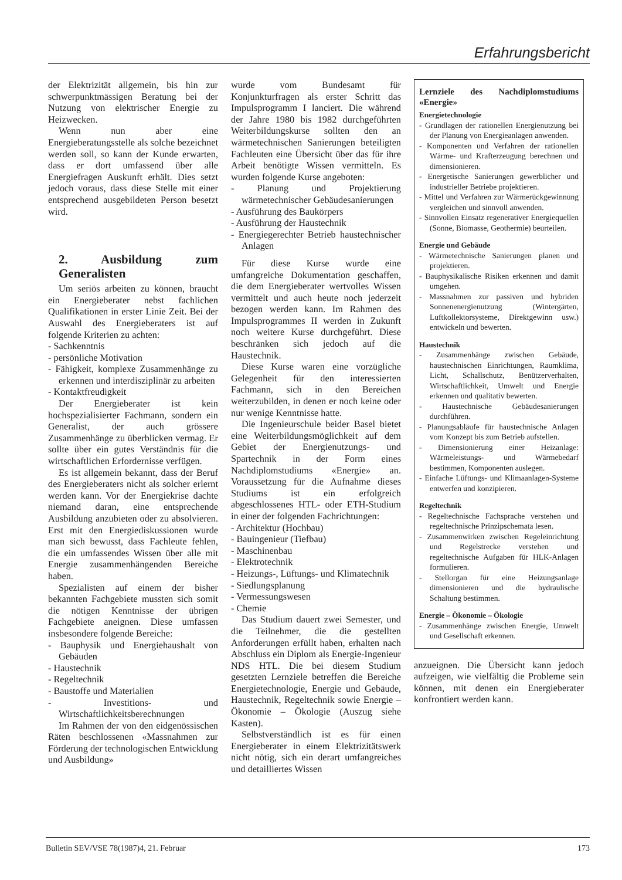Erfahrungsbericht
der Elektrizität allgemein, bis hin zur schwerpunktmässigen Beratung bei der Nutzung von elektrischer Energie zu Heizwecken.
Wenn nun aber eine Energieberatungsstelle als solche bezeichnet werden soll, so kann der Kunde erwarten, dass er dort umfassend über alle Energiefragen Auskunft erhält. Dies setzt jedoch voraus, dass diese Stelle mit einer entsprechend ausgebildeten Person besetzt wird.
2. Ausbildung zum Generalisten
Um seriös arbeiten zu können, braucht ein Energieberater nebst fachlichen Qualifikationen in erster Linie Zeit. Bei der Auswahl des Energieberaters ist auf folgende Kriterien zu achten:
- Sachkenntnis
- persönliche Motivation
- Fähigkeit, komplexe Zusammenhänge zu erkennen und interdisziplinär zu arbeiten
- Kontaktfreudigkeit
Der Energieberater ist kein hochspezialisierter Fachmann, sondern ein Generalist, der auch grössere Zusammenhänge zu überblicken vermag. Er sollte über ein gutes Verständnis für die wirtschaftlichen Erfordernisse verfügen.
Es ist allgemein bekannt, dass der Beruf des Energieberaters nicht als solcher erlernt werden kann. Vor der Energiekrise dachte niemand daran, eine entsprechende Ausbildung anzubieten oder zu absolvieren. Erst mit den Energiediskussionen wurde man sich bewusst, dass Fachleute fehlen, die ein umfassendes Wissen über alle mit Energie zusammenhängenden Bereiche haben.
Spezialisten auf einem der bisher bekannten Fachgebiete mussten sich somit die nötigen Kenntnisse der übrigen Fachgebiete aneignen. Diese umfassen insbesondere folgende Bereiche:
- Bauphysik und Energiehaushalt von Gebäuden
- Haustechnik
- Regeltechnik
- Baustoffe und Materialien
- Investitions- und Wirtschaftlichkeitsberechnungen
Im Rahmen der von den eidgenössischen Räten beschlossenen «Massnahmen zur Förderung der technologischen Entwicklung und Ausbildung»
wurde vom Bundesamt für Konjunkturfragen als erster Schritt das Impulsprogramm I lanciert. Die während der Jahre 1980 bis 1982 durchgeführten Weiterbildungskurse sollten den an wärmetechnischen Sanierungen beteiligten Fachleuten eine Übersicht über das für ihre Arbeit benötigte Wissen vermitteln. Es wurden folgende Kurse angeboten:
- Planung und Projektierung wärmetechnischer Gebäudesanierungen
- Ausführung des Baukörpers
- Ausführung der Haustechnik
- Energiegerechter Betrieb haustechnischer Anlagen
Für diese Kurse wurde eine umfangreiche Dokumentation geschaffen, die dem Energieberater wertvolles Wissen vermittelt und auch heute noch jederzeit bezogen werden kann. Im Rahmen des Impulsprogrammes II werden in Zukunft noch weitere Kurse durchgeführt. Diese beschränken sich jedoch auf die Haustechnik.
Diese Kurse waren eine vorzügliche Gelegenheit für den interessierten Fachmann, sich in den Bereichen weiterzubilden, in denen er noch keine oder nur wenige Kenntnisse hatte.
Die Ingenieurschule beider Basel bietet eine Weiterbildungsmöglichkeit auf dem Gebiet der Energienutzungs- und Spartechnik in der Form eines Nachdiplomstudiums «Energie» an. Voraussetzung für die Aufnahme dieses Studiums ist ein erfolgreich abgeschlossenes HTL- oder ETH-Studium in einer der folgenden Fachrichtungen:
- Architektur (Hochbau)
- Bauingenieur (Tiefbau)
- Maschinenbau
- Elektrotechnik
- Heizungs-, Lüftungs- und Klimatechnik
- Siedlungsplanung
- Vermessungswesen
- Chemie
Das Studium dauert zwei Semester, und die Teilnehmer, die die gestellten Anforderungen erfüllt haben, erhalten nach Abschluss ein Diplom als Energie-Ingenieur NDS HTL. Die bei diesem Studium gesetzten Lernziele betreffen die Bereiche Energietechnologie, Energie und Gebäude, Haustechnik, Regeltechnik sowie Energie – Ökonomie – Ökologie (Auszug siehe Kasten).
Selbstverständlich ist es für einen Energieberater in einem Elektrizitätswerk nicht nötig, sich ein derart umfangreiches und detailliertes Wissen
Lernziele des Nachdiplomstudiums «Energie»
Energietechnologie
- Grundlagen der rationellen Energienutzung bei der Planung von Energieanlagen anwenden.
- Komponenten und Verfahren der rationellen Wärme- und Krafterzeugung berechnen und dimensionieren.
- Energetische Sanierungen gewerblicher und industrieller Betriebe projektieren.
- Mittel und Verfahren zur Wärmerückgewinnung vergleichen und sinnvoll anwenden.
- Sinnvollen Einsatz regenerativer Energiequellen (Sonne, Biomasse, Geothermie) beurteilen.
Energie und Gebäude
- Wärmetechnische Sanierungen planen und projektieren.
- Bauphysikalische Risiken erkennen und damit umgehen.
- Massnahmen zur passiven und hybriden Sonnenenergienutzung (Wintergärten, Luftkollektorsysteme, Direktgewinn usw.) entwickeln und bewerten.
Haustechnik
- Zusammenhänge zwischen Gebäude, haustechnischen Einrichtungen, Raumklima, Licht, Schallschutz, Benützerverhalten, Wirtschaftlichkeit, Umwelt und Energie erkennen und qualitativ bewerten.
- Haustechnische Gebäudesanierungen durchführen.
- Planungsabläufe für haustechnische Anlagen vom Konzept bis zum Betrieb aufstellen.
- Dimensionierung einer Heizanlage: Wärmeleistungs- und Wärmebedarf bestimmen, Komponenten auslegen.
- Einfache Lüftungs- und Klimaanlagen-Systeme entwerfen und konzipieren.
Regeltechnik
- Regeltechnische Fachsprache verstehen und regeltechnische Prinzipschemata lesen.
- Zusammenwirken zwischen Regeleinrichtung und Regelstrecke verstehen und regeltechnische Aufgaben für HLK-Anlagen formulieren.
- Stellorgan für eine Heizungsanlage dimensionieren und die hydraulische Schaltung bestimmen.
Energie – Ökonomie – Ökologie
- Zusammenhänge zwischen Energie, Umwelt und Gesellschaft erkennen.
anzueignen. Die Übersicht kann jedoch aufzeigen, wie vielfältig die Probleme sein können, mit denen ein Energieberater konfrontiert werden kann.
Bulletin SEV/VSE 78(1987)4, 21. Februar 173